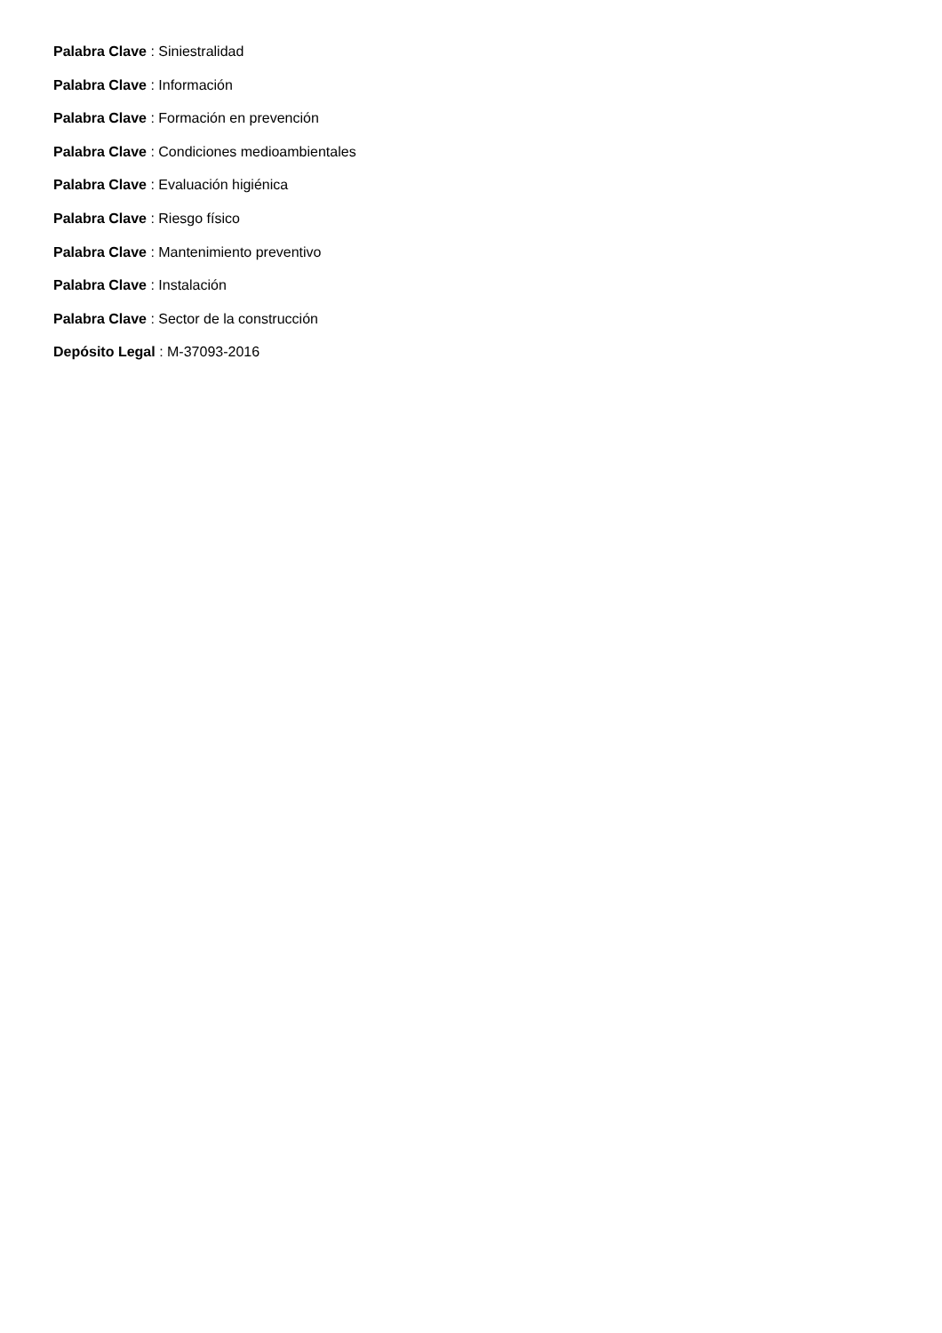Palabra Clave : Siniestralidad
Palabra Clave : Información
Palabra Clave : Formación en prevención
Palabra Clave : Condiciones medioambientales
Palabra Clave : Evaluación higiénica
Palabra Clave : Riesgo físico
Palabra Clave : Mantenimiento preventivo
Palabra Clave : Instalación
Palabra Clave : Sector de la construcción
Depósito Legal : M-37093-2016